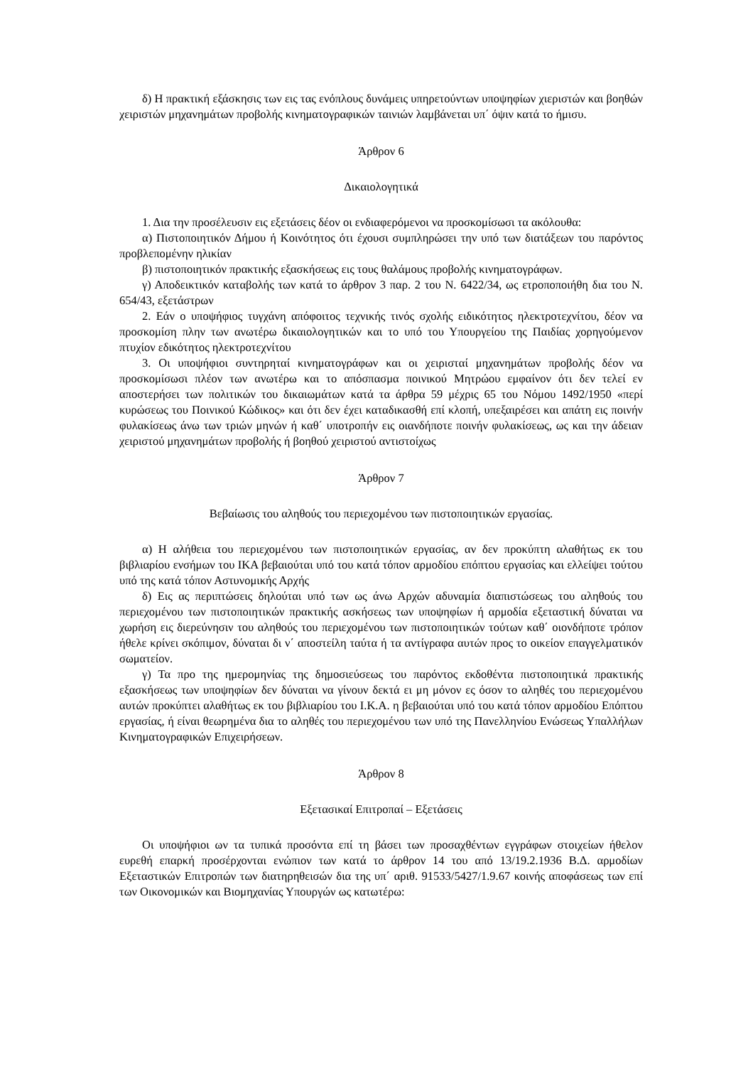δ) Η πρακτική εξάσκησις των εις τας ενόπλους δυνάμεις υπηρετούντων υποψηφίων χιεριστών και βοηθών χειριστών μηχανημάτων προβολής κινηματογραφικών ταινιών λαμβάνεται υπ΄ όψιν κατά το ήμισυ.
Άρθρον 6
Δικαιολογητικά
1. Δια την προσέλευσιν εις εξετάσεις δέον οι ενδιαφερόμενοι να προσκομίσωσι τα ακόλουθα:
α) Πιστοποιητικόν Δήμου ή Κοινότητος ότι έχουσι συμπληρώσει την υπό των διατάξεων του παρόντος προβλεπομένην ηλικίαν
β) πιστοποιητικόν πρακτικής εξασκήσεως εις τους θαλάμους προβολής κινηματογράφων.
γ) Αποδεικτικόν καταβολής των κατά το άρθρον 3 παρ. 2 του Ν. 6422/34, ως ετροποποιήθη δια του Ν. 654/43, εξετάστρων
2. Εάν ο υποψήφιος τυγχάνη απόφοιτος τεχνικής τινός σχολής ειδικότητος ηλεκτροτεχνίτου, δέον να προσκομίση πλην των ανωτέρω δικαιολογητικών και το υπό του Υπουργείου της Παιδίας χορηγούμενον πτυχίον εδικότητος ηλεκτροτεχνίτου
3. Οι υποψήφιοι συντηρηταί κινηματογράφων και οι χειρισταί μηχανημάτων προβολής δέον να προσκομίσωσι πλέον των ανωτέρω και το απόσπασμα ποινικού Μητρώου εμφαίνον ότι δεν τελεί εν αποστερήσει των πολιτικών του δικαιωμάτων κατά τα άρθρα 59 μέχρις 65 του Νόμου 1492/1950 «περί κυρώσεως του Ποινικού Κώδικος» και ότι δεν έχει καταδικασθή επί κλοπή, υπεξαιρέσει και απάτη εις ποινήν φυλακίσεως άνω των τριών μηνών ή καθ΄ υποτροπήν εις οιανδήποτε ποινήν φυλακίσεως, ως και την άδειαν χειριστού μηχανημάτων προβολής ή βοηθού χειριστού αντιστοίχως
Άρθρον 7
Βεβαίωσις του αληθούς του περιεχομένου των πιστοποιητικών εργασίας.
α) Η αλήθεια του περιεχομένου των πιστοποιητικών εργασίας, αν δεν προκύπτη αλαθήτως εκ του βιβλιαρίου ενσήμων του ΙΚΑ βεβαιούται υπό του κατά τόπον αρμοδίου επόπτου εργασίας και ελλείψει τούτου υπό της κατά τόπον Αστυνομικής Αρχής
δ) Εις ας περιπτώσεις δηλούται υπό των ως άνω Αρχών αδυναμία διαπιστώσεως του αληθούς του περιεχομένου των πιστοποιητικών πρακτικής ασκήσεως των υποψηφίων ή αρμοδία εξεταστική δύναται να χωρήση εις διερεύνησιν του αληθούς του περιεχομένου των πιστοποιητικών τούτων καθ΄ οιονδήποτε τρόπον ήθελε κρίνει σκόπιμον, δύναται δι ν΄ αποστείλη ταύτα ή τα αντίγραφα αυτών προς το οικείον επαγγελματικόν σωματείον.
γ) Τα προ της ημερομηνίας της δημοσιεύσεως του παρόντος εκδοθέντα πιστοποιητικά πρακτικής εξασκήσεως των υποψηφίων δεν δύναται να γίνουν δεκτά ει μη μόνον ες όσον το αληθές του περιεχομένου αυτών προκύπτει αλαθήτως εκ του βιβλιαρίου του Ι.Κ.Α. η βεβαιούται υπό του κατά τόπον αρμοδίου Επόπτου εργασίας, ή είναι θεωρημένα δια το αληθές του περιεχομένου των υπό της Πανελληνίου Ενώσεως Υπαλλήλων Κινηματογραφικών Επιχειρήσεων.
Άρθρον 8
Εξετασικαί Επιτροπαί – Εξετάσεις
Οι υποψήφιοι ων τα τυπικά προσόντα επί τη βάσει των προσαχθέντων εγγράφων στοιχείων ήθελον ευρεθή επαρκή προσέρχονται ενώπιον των κατά το άρθρον 14 του από 13/19.2.1936 Β.Δ. αρμοδίων Εξεταστικών Επιτροπών των διατηρηθεισών δια της υπ΄ αριθ. 91533/5427/1.9.67 κοινής αποφάσεως των επί των Οικονομικών και Βιομηχανίας Υπουργών ως κατωτέρω: